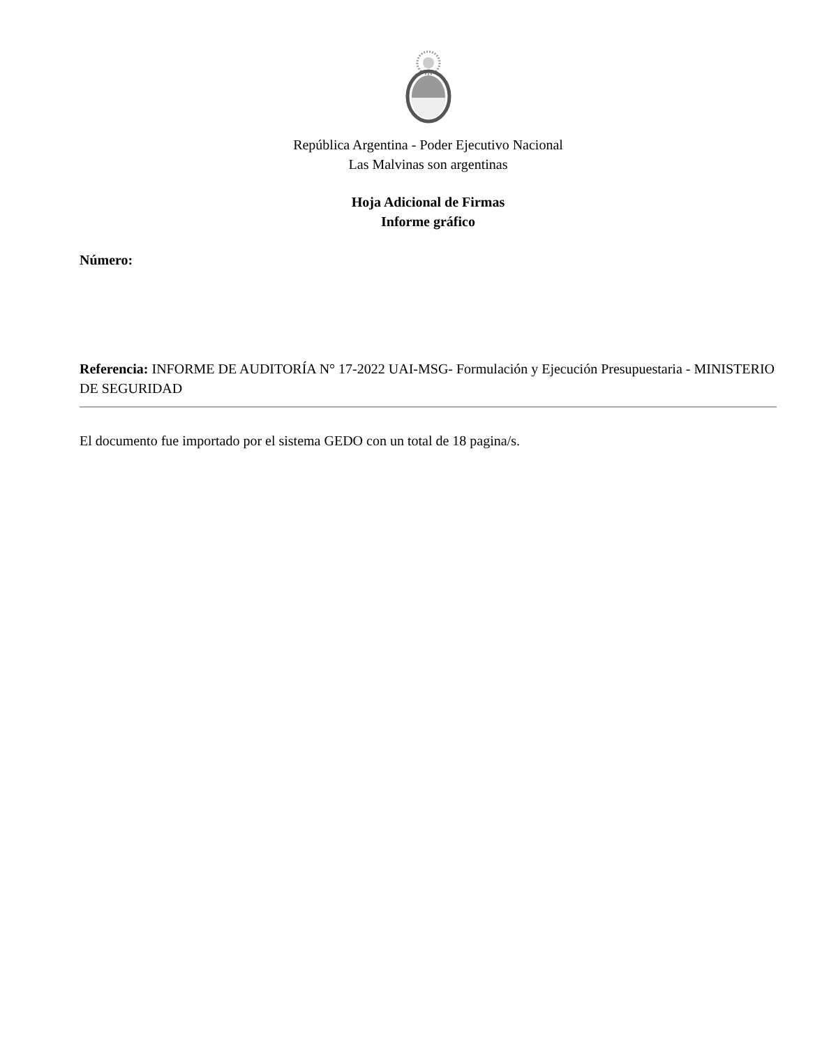República Argentina - Poder Ejecutivo Nacional
Las Malvinas son argentinas
Hoja Adicional de Firmas
Informe gráfico
Número:
Referencia: INFORME DE AUDITORÍA N° 17-2022 UAI-MSG- Formulación y Ejecución Presupuestaria - MINISTERIO DE SEGURIDAD
El documento fue importado por el sistema GEDO con un total de 18 pagina/s.